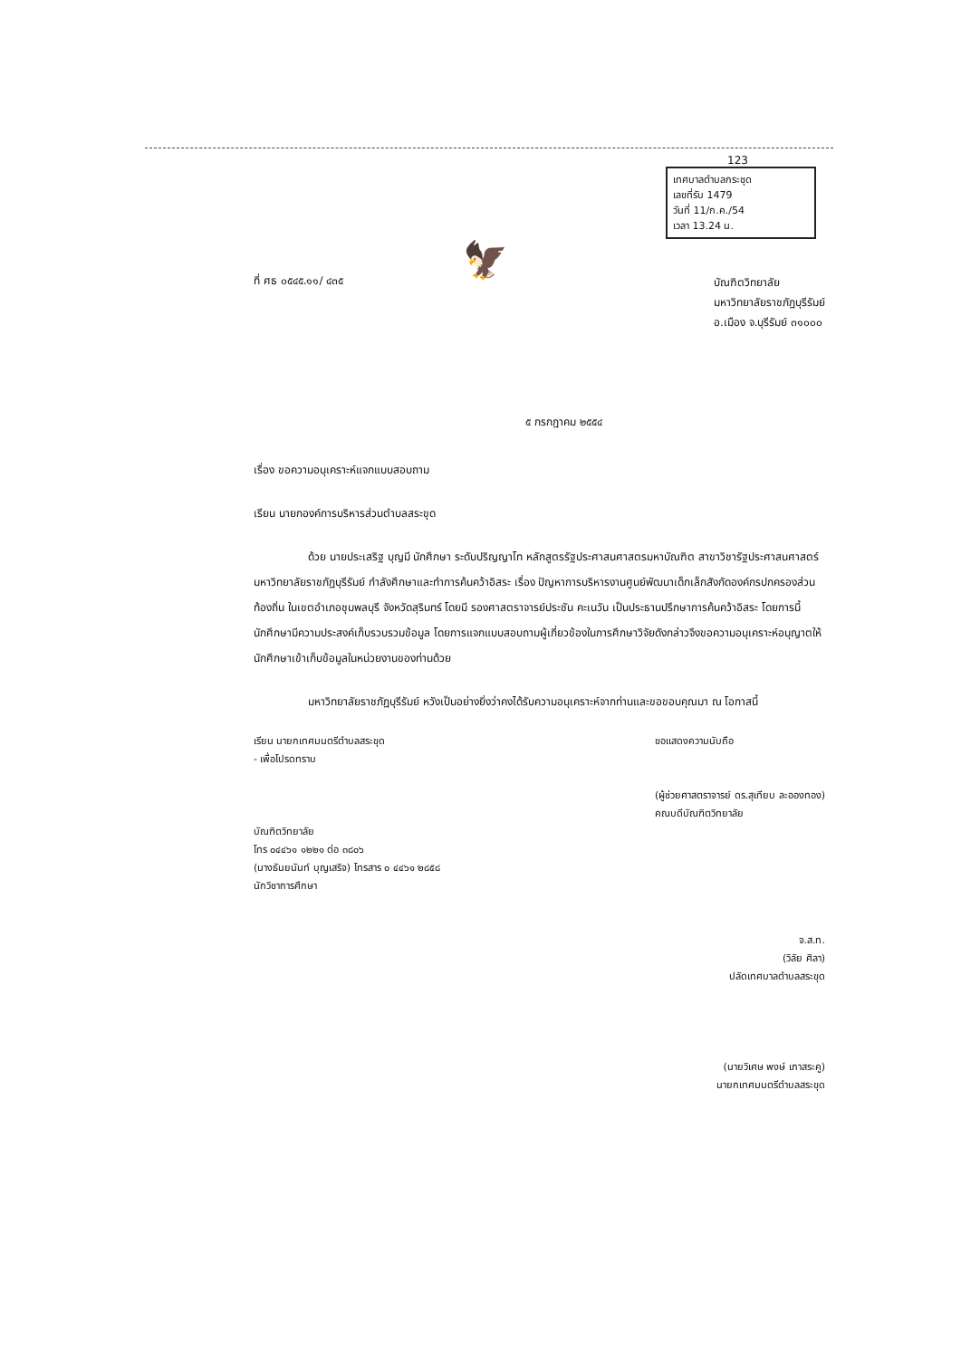123
เทศบาลตำบลกระชุด
เลขที่รับ 1479
วันที่ 11/ก.ค./54
เวลา 13.24 น.
🦅
ที่ ศธ ๐๕๔๕.๑๑/ ๔๓๕
บัณฑิตวิทยาลัย
มหาวิทยาลัยราชภัฏบุรีรัมย์
อ.เมือง จ.บุรีรัมย์ ๓๑๐๐๐
๕ กรกฎาคม ๒๕๕๔
เรื่อง ขอความอนุเคราะห์แจกแบบสอบถาม
เรียน นายกองค์การบริหารส่วนตำบลสระขุด
ด้วย นายประเสริฐ บุญมี นักศึกษา ระดับปริญญาโท หลักสูตรรัฐประศาสนศาสตรมหาบัณฑิต สาขาวิชารัฐประศาสนศาสตร์ มหาวิทยาลัยราชภัฏบุรีรัมย์ กำลังศึกษาและทำการค้นคว้าอิสระ เรื่อง ปัญหาการบริหารงานศูนย์พัฒนาเด็กเล็กสังกัดองค์กรปกครองส่วนท้องถิ่น ในเขตอำเภอชุมพลบุรี จังหวัดสุรินทร์ โดยมี รองศาสตราจารย์ประชัน คะเนวัน เป็นประธานปรึกษาการค้นคว้าอิสระ โดยการนี้นักศึกษามีความประสงค์เก็บรวบรวมข้อมูล โดยการแจกแบบสอบถามผู้เกี่ยวข้องในการศึกษาวิจัยดังกล่าวจึงขอความอนุเคราะห์อนุญาตให้นักศึกษาเข้าเก็บข้อมูลในหน่วยงานของท่านด้วย
มหาวิทยาลัยราชภัฏบุรีรัมย์ หวังเป็นอย่างยิ่งว่าคงได้รับความอนุเคราะห์จากท่านและขอขอบคุณมา ณ โอกาสนี้
เรียน นายกเทศมนตรีตำบลสระขุด
- เพื่อโปรดทราบ
บัณฑิตวิทยาลัย
โทร ๐๔๔๖๑ ๑๒๒๑ ต่อ ๓๘๐๖
(นางธันยนันท์ บุญเสริจ) โทรสาร ๐ ๔๔๖๑ ๒๘๕๘
นักวิชาการศึกษา
ขอแสดงความนับถือ
(ผู้ช่วยศาสตราจารย์ ดร.สุเทียบ ละอองทอง)
คณบดีบัณฑิตวิทยาลัย
จ.ส.ท.
(วิลัย ศิลา)
ปลัดเทศบาลตำบลสระขุด
(นายวิเศษ พงษ์ เภาสระคู)
นายกเทศมนตรีตำบลสระขุด